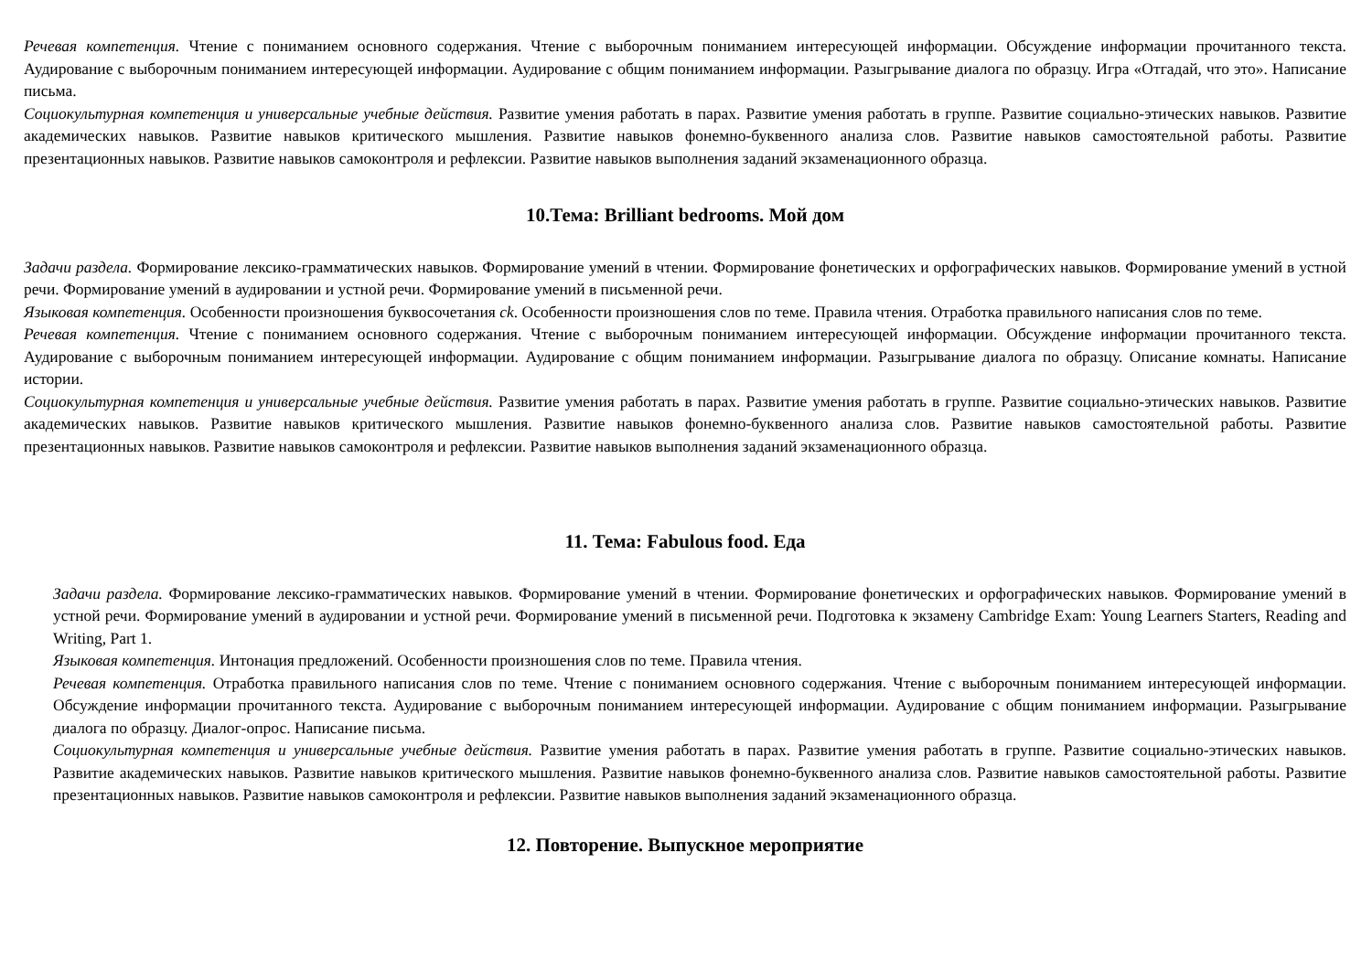Речевая компетенция. Чтение с пониманием основного содержания. Чтение с выборочным пониманием интересующей информации. Обсуждение информации прочитанного текста. Аудирование с выборочным пониманием интересующей информации. Аудирование с общим пониманием информации. Разыгрывание диалога по образцу. Игра «Отгадай, что это». Написание письма.
Социокультурная компетенция и универсальные учебные действия. Развитие умения работать в парах. Развитие умения работать в группе. Развитие социально-этических навыков. Развитие академических навыков. Развитие навыков критического мышления. Развитие навыков фонемно-буквенного анализа слов. Развитие навыков самостоятельной работы. Развитие презентационных навыков. Развитие навыков самоконтроля и рефлексии. Развитие навыков выполнения заданий экзаменационного образца.
10.Тема: Brilliant bedrooms. Мой дом
Задачи раздела. Формирование лексико-грамматических навыков. Формирование умений в чтении. Формирование фонетических и орфографических навыков. Формирование умений в устной речи. Формирование умений в аудировании и устной речи. Формирование умений в письменной речи.
Языковая компетенция. Особенности произношения буквосочетания ck. Особенности произношения слов по теме. Правила чтения. Отработка правильного написания слов по теме.
Речевая компетенция. Чтение с пониманием основного содержания. Чтение с выборочным пониманием интересующей информации. Обсуждение информации прочитанного текста. Аудирование с выборочным пониманием интересующей информации. Аудирование с общим пониманием информации. Разыгрывание диалога по образцу. Описание комнаты. Написание истории.
Социокультурная компетенция и универсальные учебные действия. Развитие умения работать в парах. Развитие умения работать в группе. Развитие социально-этических навыков. Развитие академических навыков. Развитие навыков критического мышления. Развитие навыков фонемно-буквенного анализа слов. Развитие навыков самостоятельной работы. Развитие презентационных навыков. Развитие навыков самоконтроля и рефлексии. Развитие навыков выполнения заданий экзаменационного образца.
11. Тема: Fabulous food. Еда
Задачи раздела. Формирование лексико-грамматических навыков. Формирование умений в чтении. Формирование фонетических и орфографических навыков. Формирование умений в устной речи. Формирование умений в аудировании и устной речи. Формирование умений в письменной речи. Подготовка к экзамену Cambridge Exam: Young Learners Starters, Reading and Writing, Part 1.
Языковая компетенция. Интонация предложений. Особенности произношения слов по теме. Правила чтения.
Речевая компетенция. Отработка правильного написания слов по теме. Чтение с пониманием основного содержания. Чтение с выборочным пониманием интересующей информации. Обсуждение информации прочитанного текста. Аудирование с выборочным пониманием интересующей информации. Аудирование с общим пониманием информации. Разыгрывание диалога по образцу. Диалог-опрос. Написание письма.
Социокультурная компетенция и универсальные учебные действия. Развитие умения работать в парах. Развитие умения работать в группе. Развитие социально-этических навыков. Развитие академических навыков. Развитие навыков критического мышления. Развитие навыков фонемно-буквенного анализа слов. Развитие навыков самостоятельной работы. Развитие презентационных навыков. Развитие навыков самоконтроля и рефлексии. Развитие навыков выполнения заданий экзаменационного образца.
12. Повторение. Выпускное мероприятие